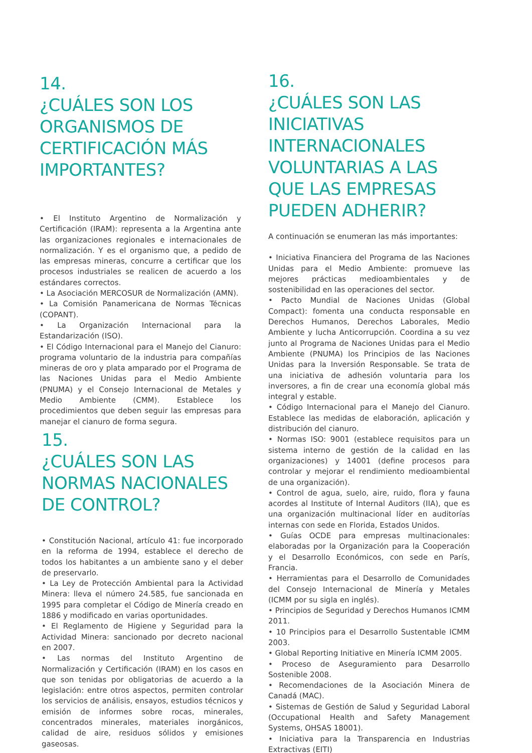14.
¿CUÁLES SON LOS ORGANISMOS DE CERTIFICACIÓN MÁS IMPORTANTES?
• El Instituto Argentino de Normalización y Certificación (IRAM): representa a la Argentina ante las organizaciones regionales e internacionales de normalización. Y es el organismo que, a pedido de las empresas mineras, concurre a certificar que los procesos industriales se realicen de acuerdo a los estándares correctos.
• La Asociación MERCOSUR de Normalización (AMN).
• La Comisión Panamericana de Normas Técnicas (COPANT).
• La Organización Internacional para la Estandarización (ISO).
• El Código Internacional para el Manejo del Cianuro: programa voluntario de la industria para compañías mineras de oro y plata amparado por el Programa de las Naciones Unidas para el Medio Ambiente (PNUMA) y el Consejo Internacional de Metales y Medio Ambiente (CMM). Establece los procedimientos que deben seguir las empresas para manejar el cianuro de forma segura.
15.
¿CUÁLES SON LAS NORMAS NACIONALES DE CONTROL?
• Constitución Nacional, artículo 41: fue incorporado en la reforma de 1994, establece el derecho de todos los habitantes a un ambiente sano y el deber de preservarlo.
• La Ley de Protección Ambiental para la Actividad Minera: lleva el número 24.585, fue sancionada en 1995 para completar el Código de Minería creado en 1886 y modificado en varias oportunidades.
• El Reglamento de Higiene y Seguridad para la Actividad Minera: sancionado por decreto nacional en 2007.
• Las normas del Instituto Argentino de Normalización y Certificación (IRAM) en los casos en que son tenidas por obligatorias de acuerdo a la legislación: entre otros aspectos, permiten controlar los servicios de análisis, ensayos, estudios técnicos y emisión de informes sobre rocas, minerales, concentrados minerales, materiales inorgánicos, calidad de aire, residuos sólidos y emisiones gaseosas.
16.
¿CUÁLES SON LAS INICIATIVAS INTERNACIONALES VOLUNTARIAS A LAS QUE LAS EMPRESAS PUEDEN ADHERIR?
A continuación se enumeran las más importantes:
• Iniciativa Financiera del Programa de las Naciones Unidas para el Medio Ambiente: promueve las mejores prácticas medioambientales y de sostenibilidad en las operaciones del sector.
• Pacto Mundial de Naciones Unidas (Global Compact): fomenta una conducta responsable en Derechos Humanos, Derechos Laborales, Medio Ambiente y lucha Anticorrupción. Coordina a su vez junto al Programa de Naciones Unidas para el Medio Ambiente (PNUMA) los Principios de las Naciones Unidas para la Inversión Responsable. Se trata de una iniciativa de adhesión voluntaria para los inversores, a fin de crear una economía global más integral y estable.
• Código Internacional para el Manejo del Cianuro. Establece las medidas de elaboración, aplicación y distribución del cianuro.
• Normas ISO: 9001 (establece requisitos para un sistema interno de gestión de la calidad en las organizaciones) y 14001 (define procesos para controlar y mejorar el rendimiento medioambiental de una organización).
• Control de agua, suelo, aire, ruido, flora y fauna acordes al Institute of Internal Auditors (IIA), que es una organización multinacional líder en auditorías internas con sede en Florida, Estados Unidos.
• Guías OCDE para empresas multinacionales: elaboradas por la Organización para la Cooperación y el Desarrollo Económicos, con sede en París, Francia.
• Herramientas para el Desarrollo de Comunidades del Consejo Internacional de Minería y Metales (ICMM por su sigla en inglés).
• Principios de Seguridad y Derechos Humanos ICMM 2011.
• 10 Principios para el Desarrollo Sustentable ICMM 2003.
• Global Reporting Initiative en Minería ICMM 2005.
• Proceso de Aseguramiento para Desarrollo Sostenible 2008.
• Recomendaciones de la Asociación Minera de Canadá (MAC).
• Sistemas de Gestión de Salud y Seguridad Laboral (Occupational Health and Safety Management Systems, OHSAS 18001).
• Iniciativa para la Transparencia en Industrias Extractivas (EITI)